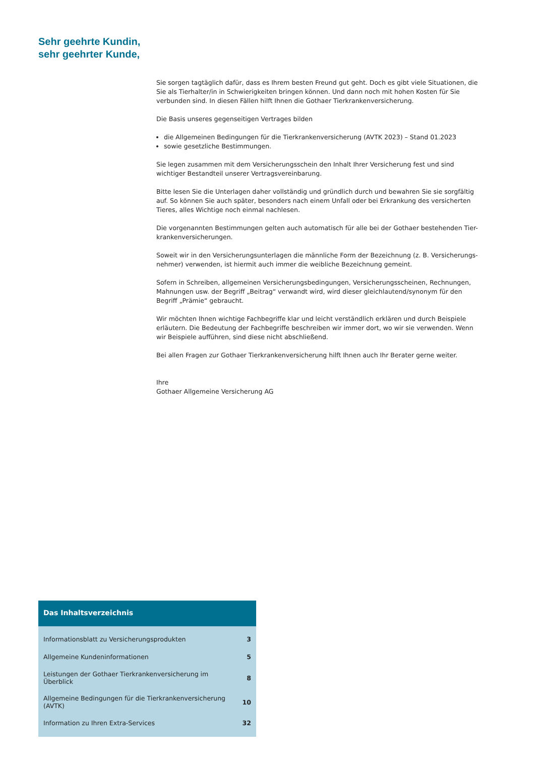Sehr geehrte Kundin,
sehr geehrter Kunde,
Sie sorgen tagtäglich dafür, dass es Ihrem besten Freund gut geht. Doch es gibt viele Situationen, die Sie als Tierhalter/in in Schwierigkeiten bringen können. Und dann noch mit hohen Kosten für Sie verbunden sind. In diesen Fällen hilft Ihnen die Gothaer Tierkrankenversicherung.
Die Basis unseres gegenseitigen Vertrages bilden
die Allgemeinen Bedingungen für die Tierkrankenversicherung (AVTK 2023) – Stand 01.2023
sowie gesetzliche Bestimmungen.
Sie legen zusammen mit dem Versicherungsschein den Inhalt Ihrer Versicherung fest und sind wichtiger Bestandteil unserer Vertragsvereinbarung.
Bitte lesen Sie die Unterlagen daher vollständig und gründlich durch und bewahren Sie sie sorgfältig auf. So können Sie auch später, besonders nach einem Unfall oder bei Erkrankung des versicherten Tieres, alles Wichtige noch einmal nachlesen.
Die vorgenannten Bestimmungen gelten auch automatisch für alle bei der Gothaer bestehenden Tier-krankenversicherungen.
Soweit wir in den Versicherungsunterlagen die männliche Form der Bezeichnung (z. B. Versicherungs-nehmer) verwenden, ist hiermit auch immer die weibliche Bezeichnung gemeint.
Sofern in Schreiben, allgemeinen Versicherungsbedingungen, Versicherungsscheinen, Rechnungen, Mahnungen usw. der Begriff „Beitrag“ verwandt wird, wird dieser gleichlautend/synonym für den Begriff „Prämie“ gebraucht.
Wir möchten Ihnen wichtige Fachbegriffe klar und leicht verständlich erklären und durch Beispiele erläutern. Die Bedeutung der Fachbegriffe beschreiben wir immer dort, wo wir sie verwenden. Wenn wir Beispiele aufführen, sind diese nicht abschließend.
Bei allen Fragen zur Gothaer Tierkrankenversicherung hilft Ihnen auch Ihr Berater gerne weiter.
Ihre
Gothaer Allgemeine Versicherung AG
Das Inhaltsverzeichnis
| Informationsblatt zu Versicherungsprodukten | 3 |
| Allgemeine Kundeninformationen | 5 |
| Leistungen der Gothaer Tierkrankenversicherung im Überblick | 8 |
| Allgemeine Bedingungen für die Tierkrankenversicherung (AVTK) | 10 |
| Information zu Ihren Extra-Services | 32 |